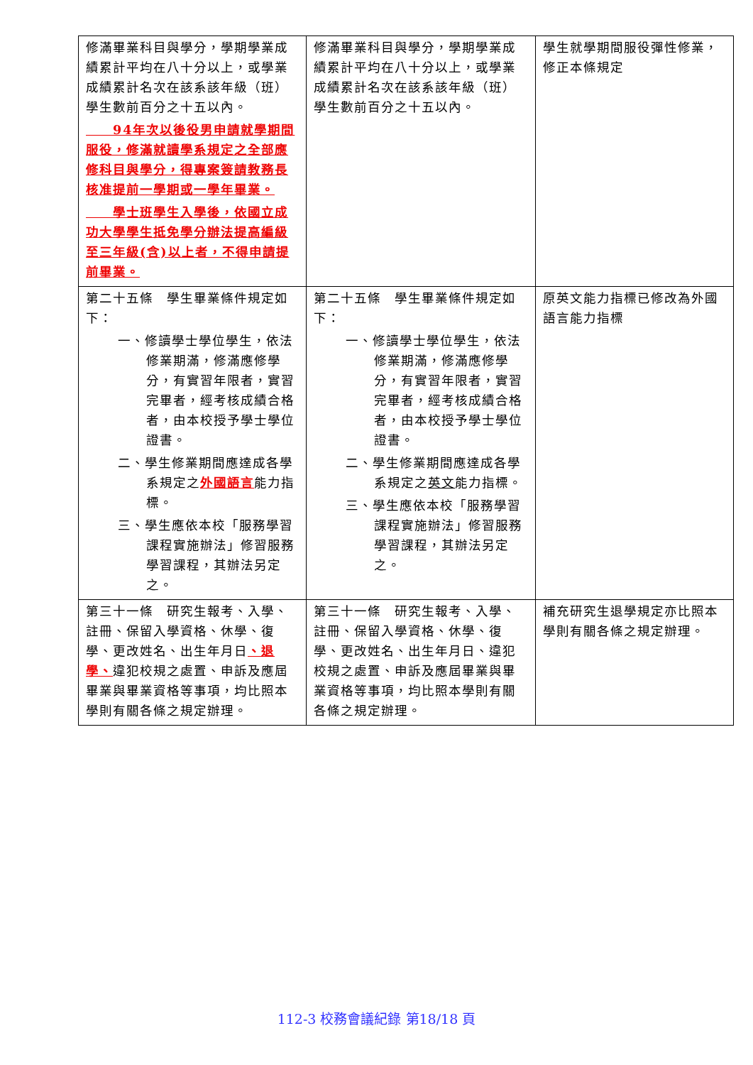| 修滿畢業科目與學分，學期學業成績累計平均在八十分以上，或學業成績累計名次在該系該年級（班）學生數前百分之十五以內。 94年次以後役男申請就學期間服役，修滿就讀學系規定之全部應修科目與學分，得專案簽請教務長核准提前一學期或一學年畢業。 學士班學生入學後，依國立成功大學學生抵免學分辦法提高編級至三年級(含)以上者，不得申請提前畢業。 | 修滿畢業科目與學分，學期學業成績累計平均在八十分以上，或學業成績累計名次在該系該年級（班）學生數前百分之十五以內。 | 學生就學期間服役彈性修業，修正本條規定 |
| 第二十五條 學生畢業條件規定如下： 一、修讀學士學位學生，依法修業期滿，修滿應修學分，有實習年限者，實習完畢者，經考核成績合格者，由本校授予學士學位證書。 二、學生修業期間應達成各學系規定之 外國語言 能力指標。 三、學生應依本校「服務學習課程實施辦法」修習服務學習課程，其辦法另定之。 | 第二十五條 學生畢業條件規定如下： 一、修讀學士學位學生，依法修業期滿，修滿應修學分，有實習年限者，實習完畢者，經考核成績合格者，由本校授予學士學位證書。 二、學生修業期間應達成各學系規定之 英文 能力指標。 三、學生應依本校「服務學習課程實施辦法」修習服務學習課程，其辦法另定之。 | 原英文能力指標已修改為外國語言能力指標 |
| 第三十一條 研究生報考、入學、註冊、保留入學資格、休學、復學、更改姓名、出生年月日 、退學、 違犯校規之處置、申訴及應屆畢業與畢業資格等事項，均比照本學則有關各條之規定辦理。 | 第三十一條 研究生報考、入學、註冊、保留入學資格、休學、復學、更改姓名、出生年月日、違犯校規之處置、申訴及應屆畢業與畢業資格等事項，均比照本學則有關各條之規定辦理。 | 補充研究生退學規定亦比照本學則有關各條之規定辦理。 |
112-3 校務會議紀錄 第18/18 頁